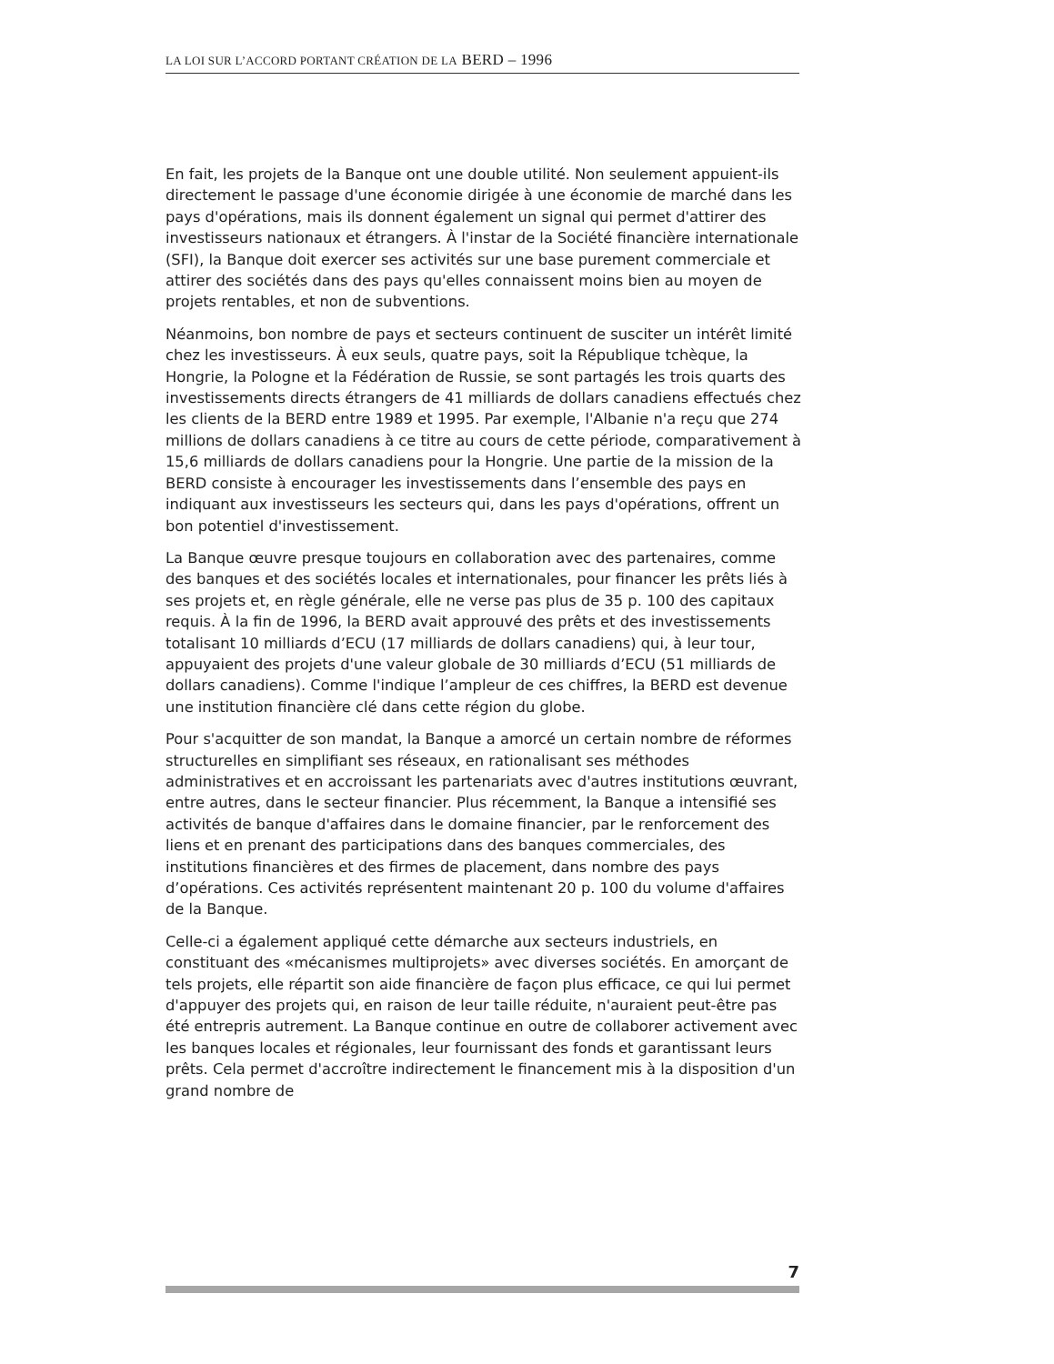LA LOI SUR L’ACCORD PORTANT CRÉATION DE LA BERD – 1996
En fait, les projets de la Banque ont une double utilité. Non seulement appuient-ils directement le passage d'une économie dirigée à une économie de marché dans les pays d'opérations, mais ils donnent également un signal qui permet d'attirer des investisseurs nationaux et étrangers. À l'instar de la Société financière internationale (SFI), la Banque doit exercer ses activités sur une base purement commerciale et attirer des sociétés dans des pays qu'elles connaissent moins bien au moyen de projets rentables, et non de subventions.
Néanmoins, bon nombre de pays et secteurs continuent de susciter un intérêt limité chez les investisseurs. À eux seuls, quatre pays, soit la République tchèque, la Hongrie, la Pologne et la Fédération de Russie, se sont partagés les trois quarts des investissements directs étrangers de 41 milliards de dollars canadiens effectués chez les clients de la BERD entre 1989 et 1995. Par exemple, l'Albanie n'a reçu que 274 millions de dollars canadiens à ce titre au cours de cette période, comparativement à 15,6 milliards de dollars canadiens pour la Hongrie. Une partie de la mission de la BERD consiste à encourager les investissements dans l’ensemble des pays en indiquant aux investisseurs les secteurs qui, dans les pays d'opérations, offrent un bon potentiel d'investissement.
La Banque œuvre presque toujours en collaboration avec des partenaires, comme des banques et des sociétés locales et internationales, pour financer les prêts liés à ses projets et, en règle générale, elle ne verse pas plus de 35 p. 100 des capitaux requis. À la fin de 1996, la BERD avait approuvé des prêts et des investissements totalisant 10 milliards d’ECU (17 milliards de dollars canadiens) qui, à leur tour, appuyaient des projets d'une valeur globale de 30 milliards d’ECU (51 milliards de dollars canadiens). Comme l'indique l’ampleur de ces chiffres, la BERD est devenue une institution financière clé dans cette région du globe.
Pour s'acquitter de son mandat, la Banque a amorcé un certain nombre de réformes structurelles en simplifiant ses réseaux, en rationalisant ses méthodes administratives et en accroissant les partenariats avec d'autres institutions œuvrant, entre autres, dans le secteur financier. Plus récemment, la Banque a intensifié ses activités de banque d'affaires dans le domaine financier, par le renforcement des liens et en prenant des participations dans des banques commerciales, des institutions financières et des firmes de placement, dans nombre des pays d’opérations. Ces activités représentent maintenant 20 p. 100 du volume d'affaires de la Banque.
Celle-ci a également appliqué cette démarche aux secteurs industriels, en constituant des «mécanismes multiprojets» avec diverses sociétés. En amorçant de tels projets, elle répartit son aide financière de façon plus efficace, ce qui lui permet d'appuyer des projets qui, en raison de leur taille réduite, n'auraient peut-être pas été entrepris autrement. La Banque continue en outre de collaborer activement avec les banques locales et régionales, leur fournissant des fonds et garantissant leurs prêts. Cela permet d'accroître indirectement le financement mis à la disposition d'un grand nombre de
7